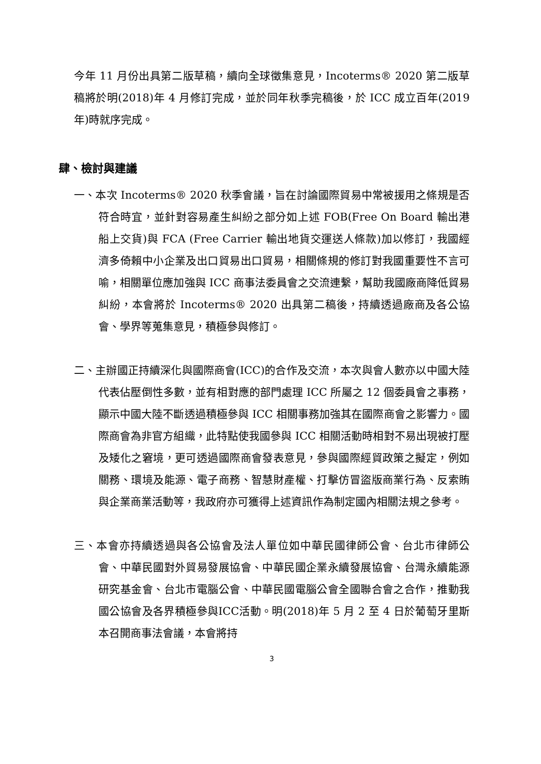今年 11 月份出具第二版草稿，續向全球徵集意見，Incoterms® 2020 第二版草稿將於明(2018)年 4 月修訂完成，並於同年秋季完稿後，於 ICC 成立百年(2019 年)時就序完成。
肆、檢討與建議
一、本次 Incoterms® 2020 秋季會議，旨在討論國際貿易中常被援用之條規是否符合時宜，並針對容易產生糾紛之部分如上述 FOB(Free On Board 輸出港船上交貨)與 FCA (Free Carrier 輸出地貨交運送人條款)加以修訂，我國經濟多倚賴中小企業及出口貿易出口貿易，相關條規的修訂對我國重要性不言可喻，相關單位應加強與 ICC 商事法委員會之交流連繫，幫助我國廠商降低貿易糾紛，本會將於 Incoterms® 2020 出具第二稿後，持續透過廠商及各公協會、學界等蒐集意見，積極參與修訂。
二、主辦國正持續深化與國際商會(ICC)的合作及交流，本次與會人數亦以中國大陸代表佔壓倒性多數，並有相對應的部門處理 ICC 所屬之 12 個委員會之事務，顯示中國大陸不斷透過積極參與 ICC 相關事務加強其在國際商會之影響力。國際商會為非官方組織，此特點使我國參與 ICC 相關活動時相對不易出現被打壓及矮化之窘境，更可透過國際商會發表意見，參與國際經貿政策之擬定，例如關務、環境及能源、電子商務、智慧財產權、打擊仿冒盜版商業行為、反索賄與企業商業活動等，我政府亦可獲得上述資訊作為制定國內相關法規之參考。
三、本會亦持續透過與各公協會及法人單位如中華民國律師公會、台北市律師公會、中華民國對外貿易發展協會、中華民國企業永續發展協會、台灣永續能源研究基金會、台北市電腦公會、中華民國電腦公會全國聯合會之合作，推動我國公協會及各界積極參與ICC活動。明(2018)年 5 月 2 至 4 日於葡萄牙里斯本召開商事法會議，本會將持
3